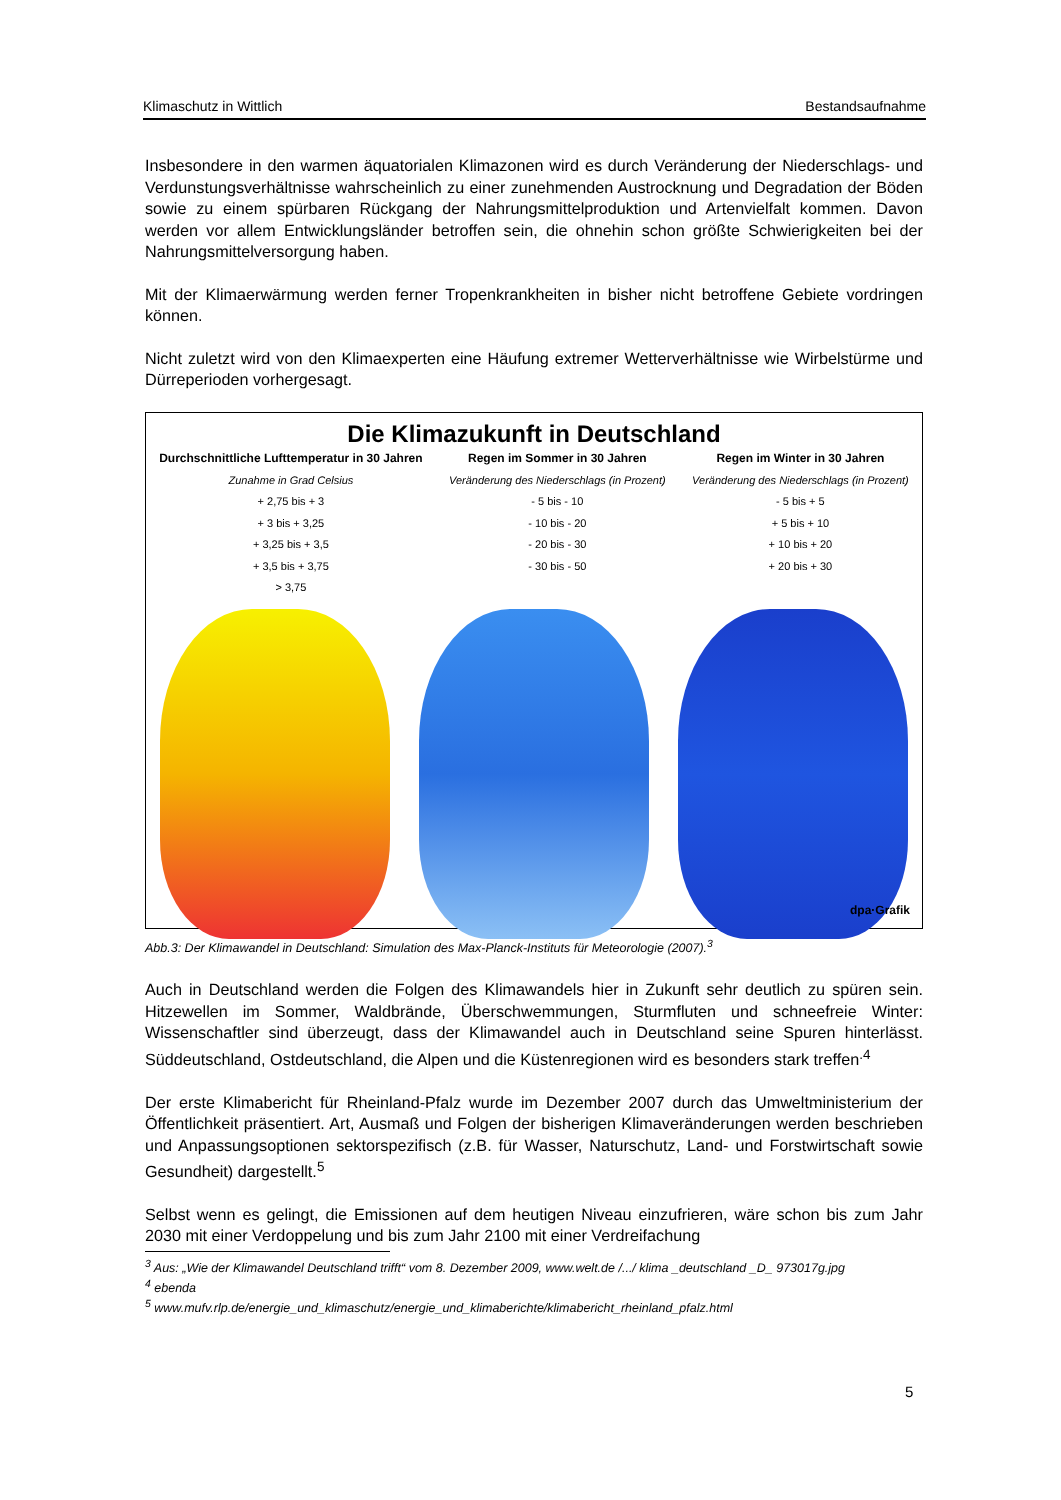Klimaschutz in Wittlich Bestandsaufnahme
Insbesondere in den warmen äquatorialen Klimazonen wird es durch Veränderung der Niederschlags- und Verdunstungsverhältnisse wahrscheinlich zu einer zunehmenden Austrocknung und Degradation der Böden sowie zu einem spürbaren Rückgang der Nahrungsmittelproduktion und Artenvielfalt kommen. Davon werden vor allem Entwicklungsländer betroffen sein, die ohnehin schon größte Schwierigkeiten bei der Nahrungsmittelversorgung haben.
Mit der Klimaerwärmung werden ferner Tropenkrankheiten in bisher nicht betroffene Gebiete vordringen können.
Nicht zuletzt wird von den Klimaexperten eine Häufung extremer Wetterverhältnisse wie Wirbelstürme und Dürreperioden vorhergesagt.
Die Klimazukunft in Deutschland
Durchschnittliche Lufttemperatur in 30 Jahren
Zunahme in Grad Celsius
+ 2,75 bis + 3
+ 3 bis + 3,25
+ 3,25 bis + 3,5
+ 3,5 bis + 3,75
> 3,75
Regen im Sommer in 30 Jahren
Veränderung des Niederschlags (in Prozent)
- 5 bis - 10
- 10 bis - 20
- 20 bis - 30
- 30 bis - 50
Regen im Winter in 30 Jahren
Veränderung des Niederschlags (in Prozent)
- 5 bis + 5
+ 5 bis + 10
+ 10 bis + 20
+ 20 bis + 30
dpa·Grafik
Abb.3: Der Klimawandel in Deutschland: Simulation des Max-Planck-Instituts für Meteorologie (2007).<sup>3</sup>
Auch in Deutschland werden die Folgen des Klimawandels hier in Zukunft sehr deutlich zu spüren sein. Hitzewellen im Sommer, Waldbrände, Überschwemmungen, Sturmfluten und schneefreie Winter: Wissenschaftler sind überzeugt, dass der Klimawandel auch in Deutschland seine Spuren hinterlässt. Süddeutschland, Ostdeutschland, die Alpen und die Küstenregionen wird es besonders stark treffen<sup>.4</sup>
Der erste Klimabericht für Rheinland-Pfalz wurde im Dezember 2007 durch das Umweltministerium der Öffentlichkeit präsentiert. Art, Ausmaß und Folgen der bisherigen Klimaveränderungen werden beschrieben und Anpassungsoptionen sektorspezifisch (z.B. für Wasser, Naturschutz, Land- und Forstwirtschaft sowie Gesundheit) dargestellt.<sup>5</sup>
Selbst wenn es gelingt, die Emissionen auf dem heutigen Niveau einzufrieren, wäre schon bis zum Jahr 2030 mit einer Verdoppelung und bis zum Jahr 2100 mit einer Verdreifachung
<sup>3</sup> Aus: „Wie der Klimawandel Deutschland trifft“ vom 8. Dezember 2009, www.welt.de /.../ klima _deutschland _D_ 973017g.jpg
<sup>4</sup> ebenda
<sup>5</sup> www.mufv.rlp.de/energie_und_klimaschutz/energie_und_klimaberichte/klimabericht_rheinland_pfalz.html
5